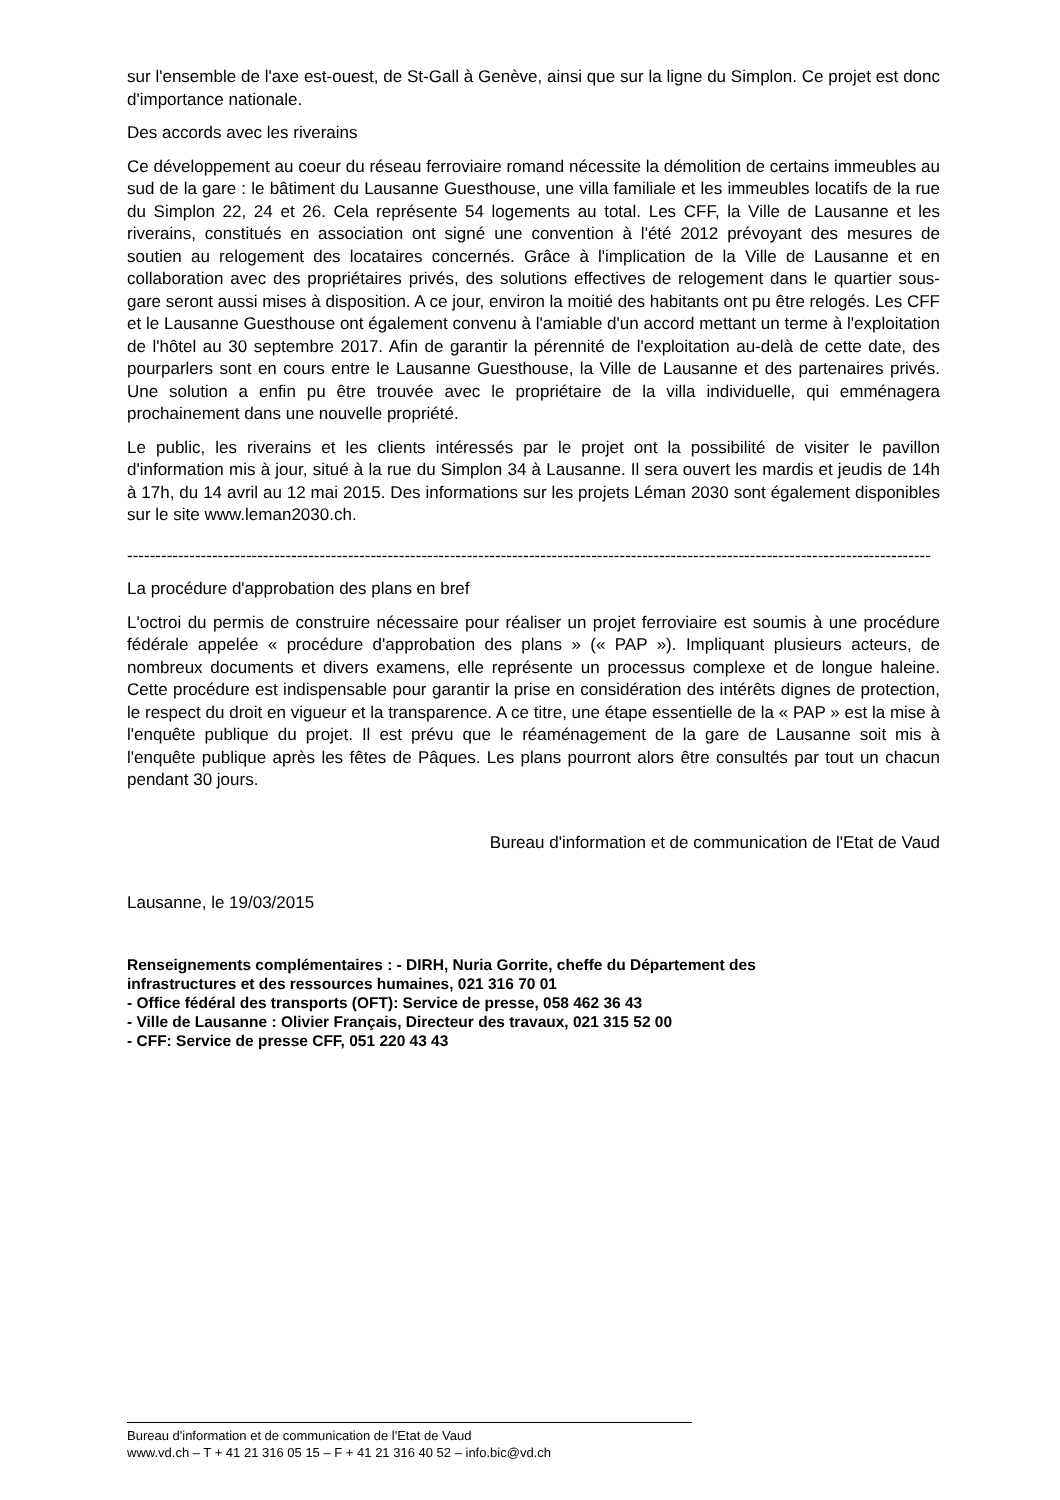sur l'ensemble de l'axe est-ouest, de St-Gall à Genève, ainsi que sur la ligne du Simplon. Ce projet est donc d'importance nationale.
Des accords avec les riverains
Ce développement au coeur du réseau ferroviaire romand nécessite la démolition de certains immeubles au sud de la gare : le bâtiment du Lausanne Guesthouse, une villa familiale et les immeubles locatifs de la rue du Simplon 22, 24 et 26. Cela représente 54 logements au total. Les CFF, la Ville de Lausanne et les riverains, constitués en association ont signé une convention à l'été 2012 prévoyant des mesures de soutien au relogement des locataires concernés. Grâce à l'implication de la Ville de Lausanne et en collaboration avec des propriétaires privés, des solutions effectives de relogement dans le quartier sous-gare seront aussi mises à disposition. A ce jour, environ la moitié des habitants ont pu être relogés. Les CFF et le Lausanne Guesthouse ont également convenu à l'amiable d'un accord mettant un terme à l'exploitation de l'hôtel au 30 septembre 2017. Afin de garantir la pérennité de l'exploitation au-delà de cette date, des pourparlers sont en cours entre le Lausanne Guesthouse, la Ville de Lausanne et des partenaires privés. Une solution a enfin pu être trouvée avec le propriétaire de la villa individuelle, qui emménagera prochainement dans une nouvelle propriété.
Le public, les riverains et les clients intéressés par le projet ont la possibilité de visiter le pavillon d'information mis à jour, situé à la rue du Simplon 34 à Lausanne. Il sera ouvert les mardis et jeudis de 14h à 17h, du 14 avril au 12 mai 2015. Des informations sur les projets Léman 2030 sont également disponibles sur le site www.leman2030.ch.
----------------------------------------------------------------------------------------------------------------------------------------------
La procédure d'approbation des plans en bref
L'octroi du permis de construire nécessaire pour réaliser un projet ferroviaire est soumis à une procédure fédérale appelée « procédure d'approbation des plans » (« PAP »). Impliquant plusieurs acteurs, de nombreux documents et divers examens, elle représente un processus complexe et de longue haleine. Cette procédure est indispensable pour garantir la prise en considération des intérêts dignes de protection, le respect du droit en vigueur et la transparence. A ce titre, une étape essentielle de la « PAP » est la mise à l'enquête publique du projet. Il est prévu que le réaménagement de la gare de Lausanne soit mis à l'enquête publique après les fêtes de Pâques. Les plans pourront alors être consultés par tout un chacun pendant 30 jours.
Bureau d'information et de communication de l'Etat de Vaud
Lausanne, le 19/03/2015
Renseignements complémentaires : - DIRH, Nuria Gorrite, cheffe du Département des
infrastructures et des ressources humaines, 021 316 70 01
- Office fédéral des transports (OFT): Service de presse, 058 462 36 43
- Ville de Lausanne : Olivier Français, Directeur des travaux, 021 315 52 00
- CFF: Service de presse CFF, 051 220 43 43
Bureau d'information et de communication de l'Etat de Vaud
www.vd.ch – T + 41 21 316 05 15 – F + 41 21 316 40 52 – info.bic@vd.ch